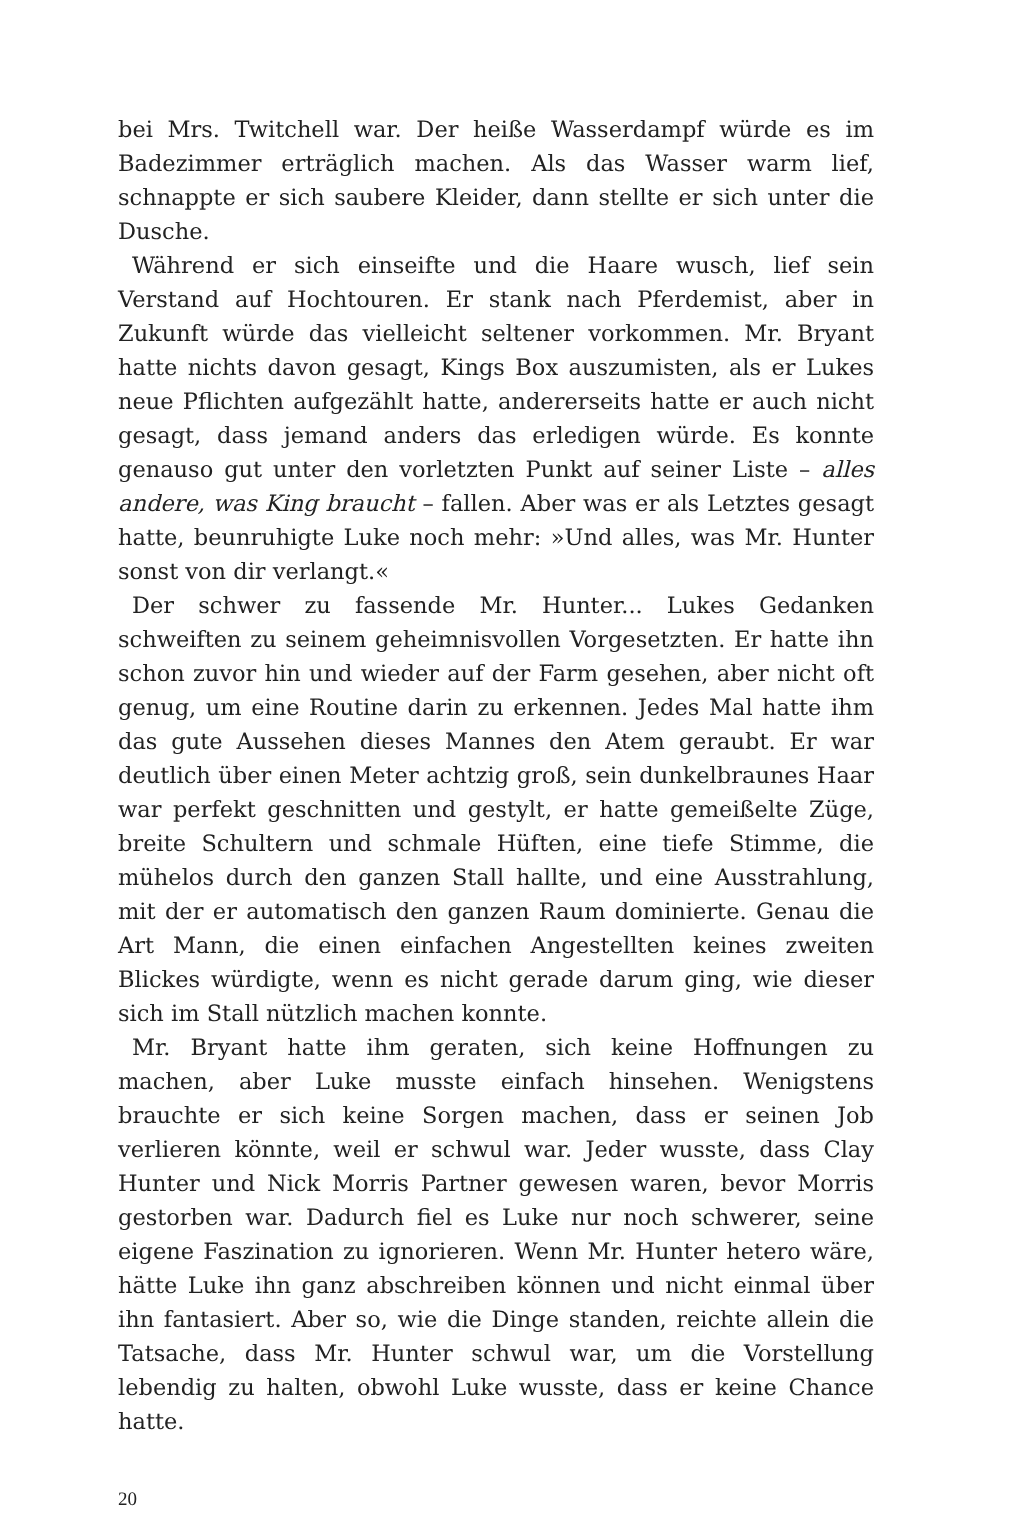bei Mrs. Twitchell war. Der heiße Wasserdampf würde es im Badezimmer erträglich machen. Als das Wasser warm lief, schnappte er sich saubere Kleider, dann stellte er sich unter die Dusche.
Während er sich einseifte und die Haare wusch, lief sein Verstand auf Hochtouren. Er stank nach Pferdemist, aber in Zukunft würde das vielleicht seltener vorkommen. Mr. Bryant hatte nichts davon gesagt, Kings Box auszumisten, als er Lukes neue Pflichten aufgezählt hatte, andererseits hatte er auch nicht gesagt, dass jemand anders das erledigen würde. Es konnte genauso gut unter den vorletzten Punkt auf seiner Liste – alles andere, was King braucht – fallen. Aber was er als Letztes gesagt hatte, beunruhigte Luke noch mehr: »Und alles, was Mr. Hunter sonst von dir verlangt.«
Der schwer zu fassende Mr. Hunter... Lukes Gedanken schweiften zu seinem geheimnisvollen Vorgesetzten. Er hatte ihn schon zuvor hin und wieder auf der Farm gesehen, aber nicht oft genug, um eine Routine darin zu erkennen. Jedes Mal hatte ihm das gute Aussehen dieses Mannes den Atem geraubt. Er war deutlich über einen Meter achtzig groß, sein dunkelbraunes Haar war perfekt geschnitten und gestylt, er hatte gemeißelte Züge, breite Schultern und schmale Hüften, eine tiefe Stimme, die mühelos durch den ganzen Stall hallte, und eine Ausstrahlung, mit der er automatisch den ganzen Raum dominierte. Genau die Art Mann, die einen einfachen Angestellten keines zweiten Blickes würdigte, wenn es nicht gerade darum ging, wie dieser sich im Stall nützlich machen konnte.
Mr. Bryant hatte ihm geraten, sich keine Hoffnungen zu machen, aber Luke musste einfach hinsehen. Wenigstens brauchte er sich keine Sorgen machen, dass er seinen Job verlieren könnte, weil er schwul war. Jeder wusste, dass Clay Hunter und Nick Morris Partner gewesen waren, bevor Morris gestorben war. Dadurch fiel es Luke nur noch schwerer, seine eigene Faszination zu ignorieren. Wenn Mr. Hunter hetero wäre, hätte Luke ihn ganz abschreiben können und nicht einmal über ihn fantasiert. Aber so, wie die Dinge standen, reichte allein die Tatsache, dass Mr. Hunter schwul war, um die Vorstellung lebendig zu halten, obwohl Luke wusste, dass er keine Chance hatte.
20